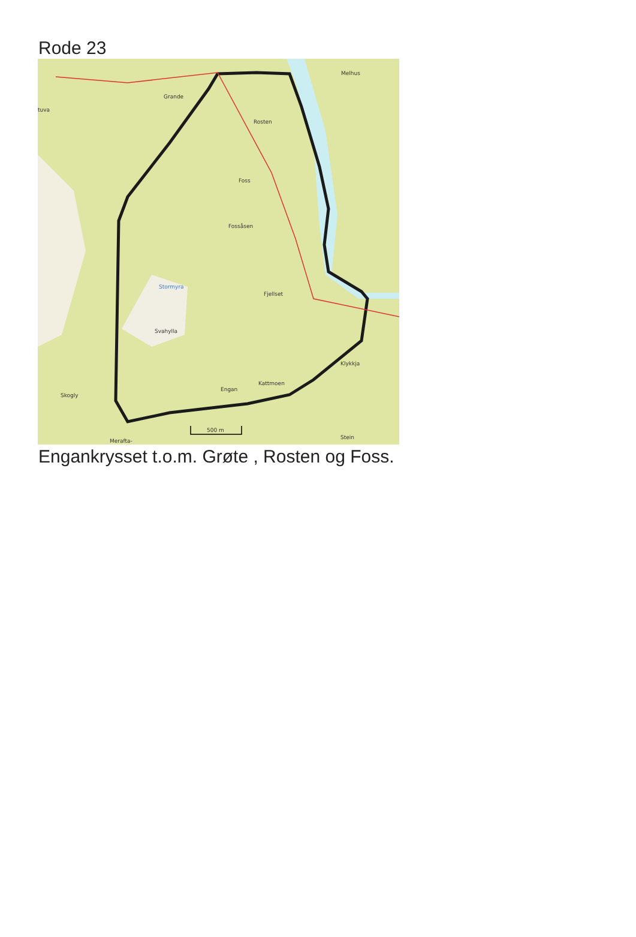Rode 23
Grande
Rosten
Foss
Fossåsen
Stormyra
Svahylla
Fjellset
Kattmoen
Engan
Skogly
Klykkja
Melhus
Stein
tuva
Merafta-
500 m
Engankrysset t.o.m. Grøte , Rosten og Foss.